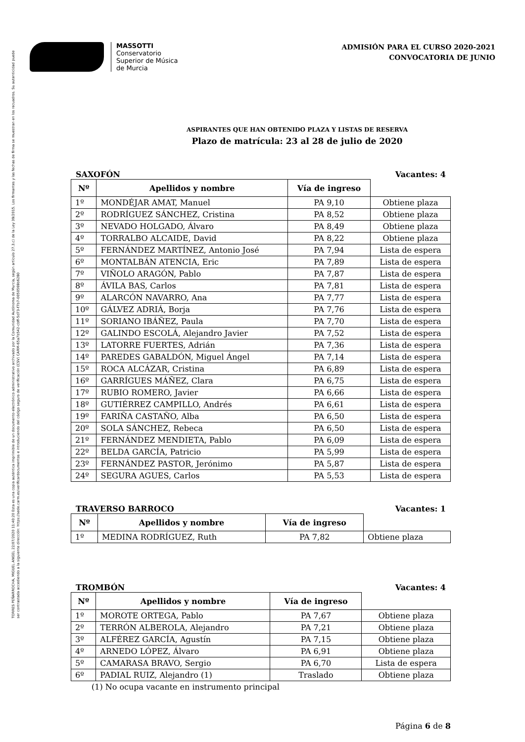TORRES PEÑARROCHA, MIGUEL ANGEL 22/07/2020 11:40:20 Esta es una copia auténtica imprimible de un documento electrónico administrativo archivado por la Comunidad Autónoma de Murcia, según artículo 27.3.c) de la Ley 39/2015. Los firmantes y las fechas de firma se muestran en los recuadros. Su autenticidad puede ser contrastada accediendo a la siguiente dirección: https://sede.carm.es/verificardocumentos e introduciendo del código seguro de verificación (CSV) CARM-65a7b542-cbff-5d73-f7b7-0050569b6280
MASSOTTI
Conservatorio
Superior de Música
de Murcia
ADMISIÓN PARA EL CURSO 2020-2021
CONVOCATORIA DE JUNIO
ASPIRANTES QUE HAN OBTENIDO PLAZA Y LISTAS DE RESERVA
Plazo de matrícula: 23 al 28 de julio de 2020
SAXOFÓN Vacantes: 4
| Nº | Apellidos y nombre | Vía de ingreso | |
| --- | --- | --- | --- |
| 1º | MONDÉJAR AMAT, Manuel | PA 9,10 | Obtiene plaza |
| 2º | RODRÍGUEZ SÁNCHEZ, Cristina | PA 8,52 | Obtiene plaza |
| 3º | NEVADO HOLGADO, Álvaro | PA 8,49 | Obtiene plaza |
| 4º | TORRALBO ALCAIDE, David | PA 8,22 | Obtiene plaza |
| 5º | FERNÁNDEZ MARTÍNEZ, Antonio José | PA 7,94 | Lista de espera |
| 6º | MONTALBÁN ATENCIA, Eric | PA 7,89 | Lista de espera |
| 7º | VIÑOLO ARAGÓN, Pablo | PA 7,87 | Lista de espera |
| 8º | ÁVILA BAS, Carlos | PA 7,81 | Lista de espera |
| 9º | ALARCÓN NAVARRO, Ana | PA 7,77 | Lista de espera |
| 10º | GÁLVEZ ADRIÁ, Borja | PA 7,76 | Lista de espera |
| 11º | SORIANO IBÁÑEZ, Paula | PA 7,70 | Lista de espera |
| 12º | GALINDO ESCOLÁ, Alejandro Javier | PA 7,52 | Lista de espera |
| 13º | LATORRE FUERTES, Adrián | PA 7,36 | Lista de espera |
| 14º | PAREDES GABALDÓN, Miguel Ángel | PA 7,14 | Lista de espera |
| 15º | ROCA ALCÁZAR, Cristina | PA 6,89 | Lista de espera |
| 16º | GARRÍGUES MÁÑEZ, Clara | PA 6,75 | Lista de espera |
| 17º | RUBIO ROMERO, Javier | PA 6,66 | Lista de espera |
| 18º | GUTIÉRREZ CAMPILLO, Andrés | PA 6,61 | Lista de espera |
| 19º | FARIÑA CASTAÑO, Alba | PA 6,50 | Lista de espera |
| 20º | SOLA SÁNCHEZ, Rebeca | PA 6,50 | Lista de espera |
| 21º | FERNÁNDEZ MENDIETA, Pablo | PA 6,09 | Lista de espera |
| 22º | BELDA GARCÍA, Patricio | PA 5,99 | Lista de espera |
| 23º | FERNÁNDEZ PASTOR, Jerónimo | PA 5,87 | Lista de espera |
| 24º | SEGURA AGUES, Carlos | PA 5,53 | Lista de espera |
TRAVERSO BARROCO Vacantes: 1
| Nº | Apellidos y nombre | Vía de ingreso | |
| --- | --- | --- | --- |
| 1º | MEDINA RODRÍGUEZ, Ruth | PA 7,82 | Obtiene plaza |
TROMBÓN Vacantes: 4
| Nº | Apellidos y nombre | Vía de ingreso | |
| --- | --- | --- | --- |
| 1º | MOROTE ORTEGA, Pablo | PA 7,67 | Obtiene plaza |
| 2º | TERRÓN ALBEROLA, Alejandro | PA 7,21 | Obtiene plaza |
| 3º | ALFÉREZ GARCÍA, Agustín | PA 7,15 | Obtiene plaza |
| 4º | ARNEDO LÓPEZ, Álvaro | PA 6,91 | Obtiene plaza |
| 5º | CAMARASA BRAVO, Sergio | PA 6,70 | Lista de espera |
| 6º | PADIAL RUIZ, Alejandro (1) | Traslado | Obtiene plaza |
(1) No ocupa vacante en instrumento principal
Página 6 de 8